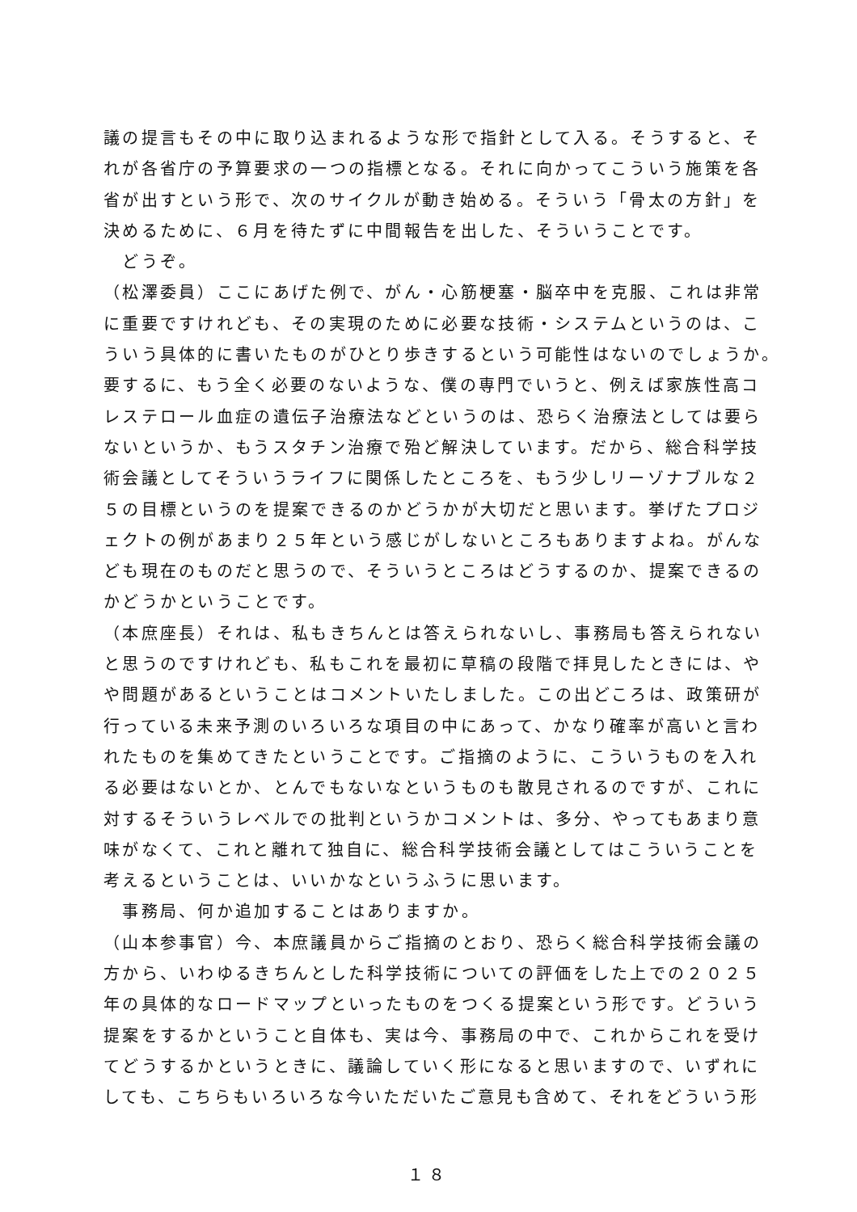議の提言もその中に取り込まれるような形で指針として入る。そうすると、そ
れが各省庁の予算要求の一つの指標となる。それに向かってこういう施策を各
省が出すという形で、次のサイクルが動き始める。そういう「骨太の方針」を
決めるために、６月を待たずに中間報告を出した、そういうことです。
　どうぞ。
（松澤委員）ここにあげた例で、がん・心筋梗塞・脳卒中を克服、これは非常
に重要ですけれども、その実現のために必要な技術・システムというのは、こ
ういう具体的に書いたものがひとり歩きするという可能性はないのでしょうか。
要するに、もう全く必要のないような、僕の専門でいうと、例えば家族性高コ
レステロール血症の遺伝子治療法などというのは、恐らく治療法としては要ら
ないというか、もうスタチン治療で殆ど解決しています。だから、総合科学技
術会議としてそういうライフに関係したところを、もう少しリーゾナブルな２
５の目標というのを提案できるのかどうかが大切だと思います。挙げたプロジ
ェクトの例があまり２５年という感じがしないところもありますよね。がんな
ども現在のものだと思うので、そういうところはどうするのか、提案できるの
かどうかということです。
（本庶座長）それは、私もきちんとは答えられないし、事務局も答えられない
と思うのですけれども、私もこれを最初に草稿の段階で拝見したときには、や
や問題があるということはコメントいたしました。この出どころは、政策研が
行っている未来予測のいろいろな項目の中にあって、かなり確率が高いと言わ
れたものを集めてきたということです。ご指摘のように、こういうものを入れ
る必要はないとか、とんでもないなというものも散見されるのですが、これに
対するそういうレベルでの批判というかコメントは、多分、やってもあまり意
味がなくて、これと離れて独自に、総合科学技術会議としてはこういうことを
考えるということは、いいかなというふうに思います。
　事務局、何か追加することはありますか。
（山本参事官）今、本庶議員からご指摘のとおり、恐らく総合科学技術会議の
方から、いわゆるきちんとした科学技術についての評価をした上での２０２５
年の具体的なロードマップといったものをつくる提案という形です。どういう
提案をするかということ自体も、実は今、事務局の中で、これからこれを受け
てどうするかというときに、議論していく形になると思いますので、いずれに
しても、こちらもいろいろな今いただいたご意見も含めて、それをどういう形
１８